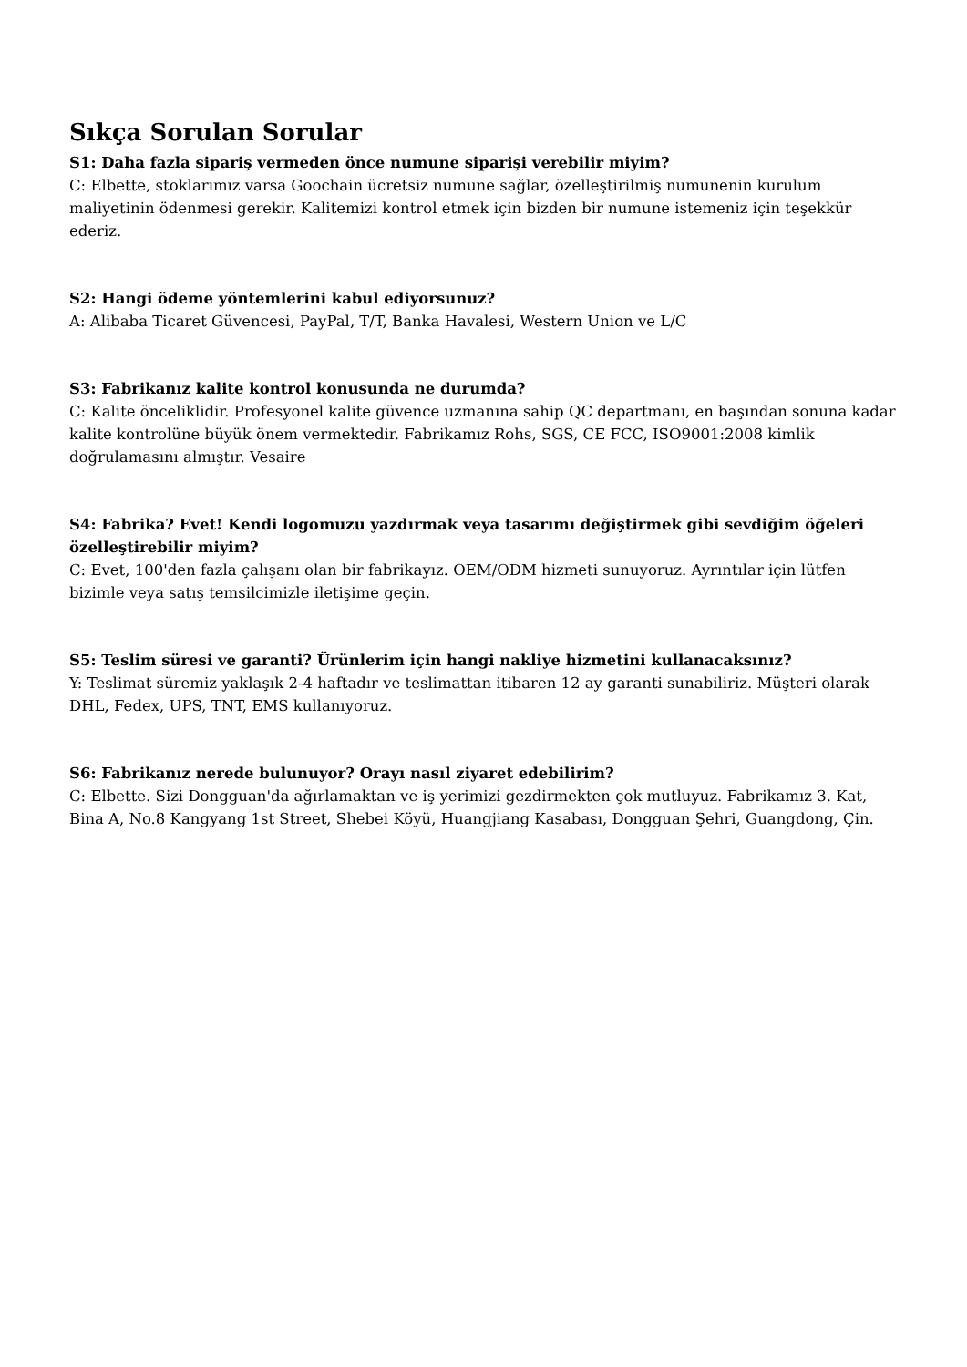Sıkça Sorulan Sorular
S1: Daha fazla sipariş vermeden önce numune siparişi verebilir miyim?
C: Elbette, stoklarımız varsa Goochain ücretsiz numune sağlar, özelleştirilmiş numunenin kurulum maliyetinin ödenmesi gerekir. Kalitemizi kontrol etmek için bizden bir numune istemeniz için teşekkür ederiz.
S2: Hangi ödeme yöntemlerini kabul ediyorsunuz?
A: Alibaba Ticaret Güvencesi, PayPal, T/T, Banka Havalesi, Western Union ve L/C
S3: Fabrikanız kalite kontrol konusunda ne durumda?
C: Kalite önceliklidir. Profesyonel kalite güvence uzmanına sahip QC departmanı, en başından sonuna kadar kalite kontrolüne büyük önem vermektedir. Fabrikamız Rohs, SGS, CE FCC, ISO9001:2008 kimlik doğrulamasını almıştır. Vesaire
S4: Fabrika? Evet! Kendi logomuzu yazdırmak veya tasarımı değiştirmek gibi sevdiğim öğeleri özelleştirebilir miyim?
C: Evet, 100'den fazla çalışanı olan bir fabrikayız. OEM/ODM hizmeti sunuyoruz. Ayrıntılar için lütfen bizimle veya satış temsilcimizle iletişime geçin.
S5: Teslim süresi ve garanti? Ürünlerim için hangi nakliye hizmetini kullanacaksınız?
Y: Teslimat süremiz yaklaşık 2-4 haftadır ve teslimattan itibaren 12 ay garanti sunabiliriz. Müşteri olarak DHL, Fedex, UPS, TNT, EMS kullanıyoruz.
S6: Fabrikanız nerede bulunuyor? Orayı nasıl ziyaret edebilirim?
C: Elbette. Sizi Dongguan'da ağırlamaktan ve iş yerimizi gezdirmekten çok mutluyuz. Fabrikamız 3. Kat, Bina A, No.8 Kangyang 1st Street, Shebei Köyü, Huangjiang Kasabası, Dongguan Şehri, Guangdong, Çin.